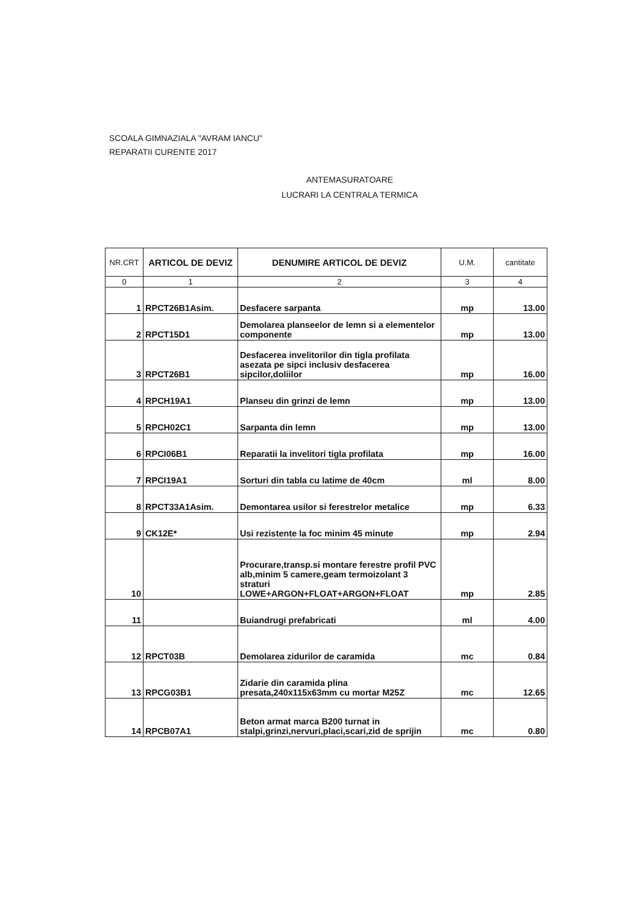SCOALA GIMNAZIALA "AVRAM IANCU"
REPARATII CURENTE 2017
ANTEMASURATOARE
LUCRARI LA CENTRALA TERMICA
| NR.CRT | ARTICOL DE DEVIZ | DENUMIRE ARTICOL DE DEVIZ | U.M. | cantitate |
| --- | --- | --- | --- | --- |
| 0 | 1 | 2 | 3 | 4 |
| 1 | RPCT26B1Asim. | Desfacere sarpanta | mp | 13.00 |
| 2 | RPCT15D1 | Demolarea planseelor de lemn si a elementelor componente | mp | 13.00 |
| 3 | RPCT26B1 | Desfacerea invelitorilor din tigla profilata asezata pe sipci inclusiv desfacerea sipcilor,doliilor | mp | 16.00 |
| 4 | RPCH19A1 | Planseu din grinzi de lemn | mp | 13.00 |
| 5 | RPCH02C1 | Sarpanta din lemn | mp | 13.00 |
| 6 | RPCI06B1 | Reparatii la invelitori tigla profilata | mp | 16.00 |
| 7 | RPCI19A1 | Sorturi din tabla cu latime de 40cm | ml | 8.00 |
| 8 | RPCT33A1Asim. | Demontarea usilor si ferestrelor metalice | mp | 6.33 |
| 9 | CK12E* | Usi rezistente la foc minim 45 minute | mp | 2.94 |
| 10 | | Procurare,transp.si montare ferestre profil PVC alb,minim 5 camere,geam termoizolant 3 straturi LOWE+ARGON+FLOAT+ARGON+FLOAT | mp | 2.85 |
| 11 | | Buiandrugi prefabricati | ml | 4.00 |
| 12 | RPCT03B | Demolarea zidurilor de caramida | mc | 0.84 |
| 13 | RPCG03B1 | Zidarie din caramida plina presata,240x115x63mm cu mortar M25Z | mc | 12.65 |
| 14 | RPCB07A1 | Beton armat marca B200 turnat in stalpi,grinzi,nervuri,placi,scari,zid de sprijin | mc | 0.80 |